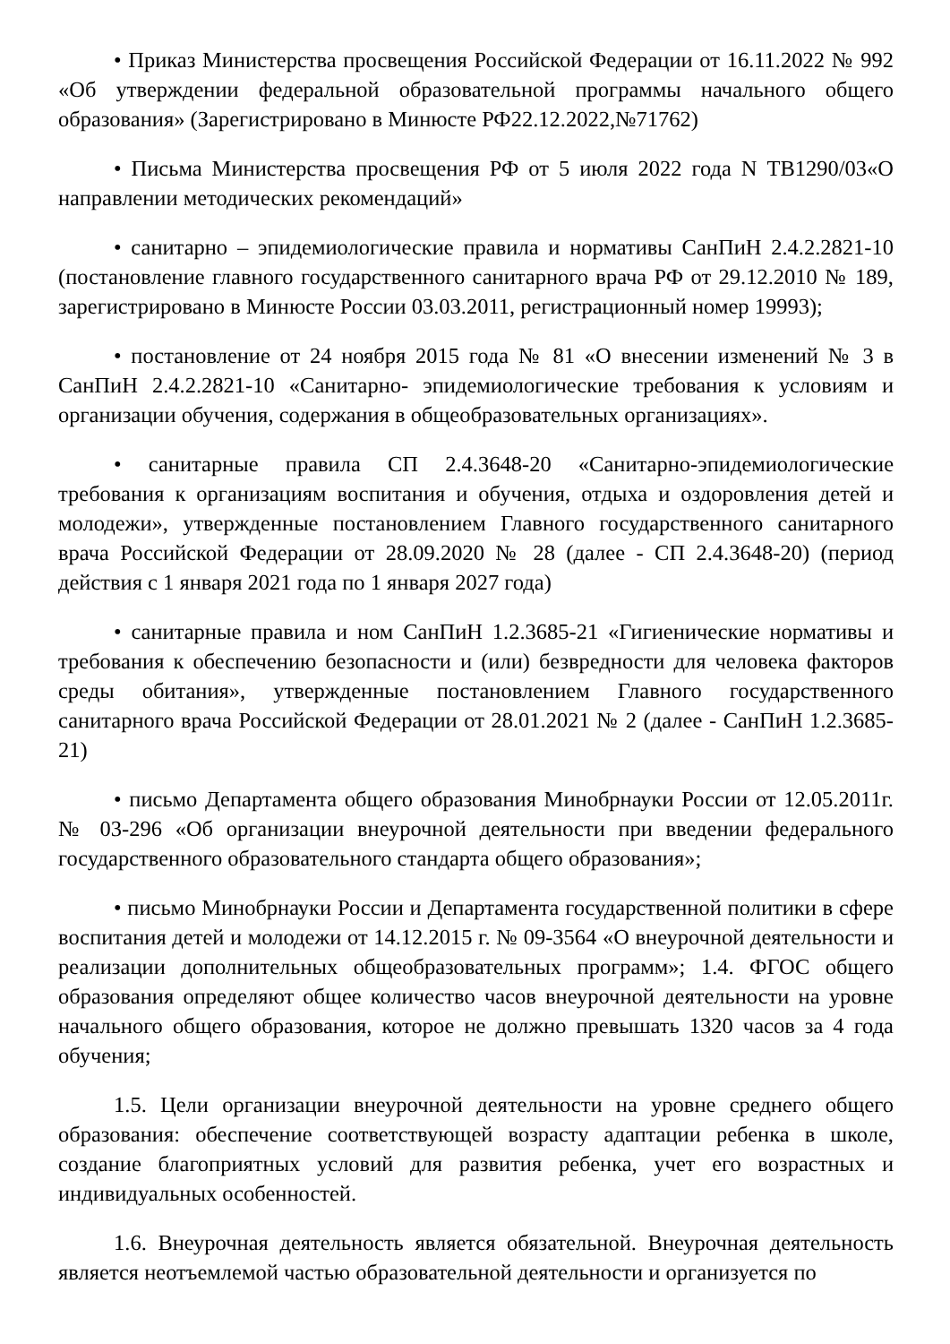• Приказ Министерства просвещения Российской Федерации от 16.11.2022 № 992 «Об утверждении федеральной образовательной программы начального общего образования» (Зарегистрировано в Минюсте РФ22.12.2022,№71762)
• Письма Министерства просвещения РФ от 5 июля 2022 года N ТВ1290/03«О направлении методических рекомендаций»
• санитарно – эпидемиологические правила и нормативы СанПиН 2.4.2.2821-10 (постановление главного государственного санитарного врача РФ от 29.12.2010 № 189, зарегистрировано в Минюсте России 03.03.2011, регистрационный номер 19993);
• постановление от 24 ноября 2015 года № 81 «О внесении изменений № 3 в СанПиН 2.4.2.2821-10 «Санитарно- эпидемиологические требования к условиям и организации обучения, содержания в общеобразовательных организациях».
• санитарные правила СП 2.4.3648-20 «Санитарно-эпидемиологические требования к организациям воспитания и обучения, отдыха и оздоровления детей и молодежи», утвержденные постановлением Главного государственного санитарного врача Российской Федерации от 28.09.2020 № 28 (далее - СП 2.4.3648-20) (период действия с 1 января 2021 года по 1 января 2027 года)
• санитарные правила и ном СанПиН 1.2.3685-21 «Гигиенические нормативы и требования к обеспечению безопасности и (или) безвредности для человека факторов среды обитания», утвержденные постановлением Главного государственного санитарного врача Российской Федерации от 28.01.2021 № 2 (далее - СанПиН 1.2.3685-21)
• письмо Департамента общего образования Минобрнауки России от 12.05.2011г. № 03-296 «Об организации внеурочной деятельности при введении федерального государственного образовательного стандарта общего образования»;
• письмо Минобрнауки России и Департамента государственной политики в сфере воспитания детей и молодежи от 14.12.2015 г. № 09-3564 «О внеурочной деятельности и реализации дополнительных общеобразовательных программ»; 1.4. ФГОС общего образования определяют общее количество часов внеурочной деятельности на уровне начального общего образования, которое не должно превышать 1320 часов за 4 года обучения;
1.5. Цели организации внеурочной деятельности на уровне среднего общего образования: обеспечение соответствующей возрасту адаптации ребенка в школе, создание благоприятных условий для развития ребенка, учет его возрастных и индивидуальных особенностей.
1.6. Внеурочная деятельность является обязательной. Внеурочная деятельность является неотъемлемой частью образовательной деятельности и организуется по